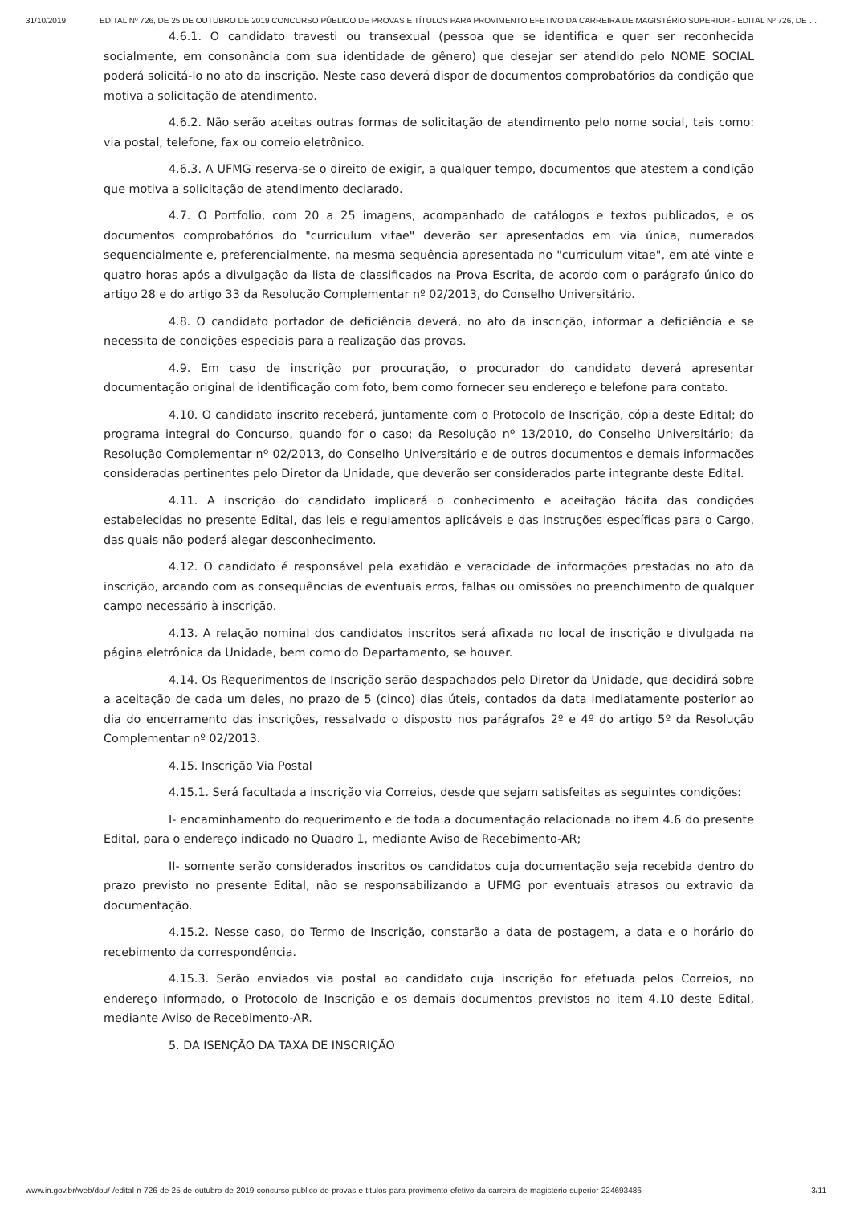31/10/2019 EDITAL Nº 726, DE 25 DE OUTUBRO DE 2019 CONCURSO PÚBLICO DE PROVAS E TÍTULOS PARA PROVIMENTO EFETIVO DA CARREIRA DE MAGISTÉRIO SUPERIOR - EDITAL Nº 726, DE …
4.6.1. O candidato travesti ou transexual (pessoa que se identifica e quer ser reconhecida socialmente, em consonância com sua identidade de gênero) que desejar ser atendido pelo NOME SOCIAL poderá solicitá-lo no ato da inscrição. Neste caso deverá dispor de documentos comprobatórios da condição que motiva a solicitação de atendimento.
4.6.2. Não serão aceitas outras formas de solicitação de atendimento pelo nome social, tais como: via postal, telefone, fax ou correio eletrônico.
4.6.3. A UFMG reserva-se o direito de exigir, a qualquer tempo, documentos que atestem a condição que motiva a solicitação de atendimento declarado.
4.7. O Portfolio, com 20 a 25 imagens, acompanhado de catálogos e textos publicados, e os documentos comprobatórios do "curriculum vitae" deverão ser apresentados em via única, numerados sequencialmente e, preferencialmente, na mesma sequência apresentada no "curriculum vitae", em até vinte e quatro horas após a divulgação da lista de classificados na Prova Escrita, de acordo com o parágrafo único do artigo 28 e do artigo 33 da Resolução Complementar nº 02/2013, do Conselho Universitário.
4.8. O candidato portador de deficiência deverá, no ato da inscrição, informar a deficiência e se necessita de condições especiais para a realização das provas.
4.9. Em caso de inscrição por procuração, o procurador do candidato deverá apresentar documentação original de identificação com foto, bem como fornecer seu endereço e telefone para contato.
4.10. O candidato inscrito receberá, juntamente com o Protocolo de Inscrição, cópia deste Edital; do programa integral do Concurso, quando for o caso; da Resolução nº 13/2010, do Conselho Universitário; da Resolução Complementar nº 02/2013, do Conselho Universitário e de outros documentos e demais informações consideradas pertinentes pelo Diretor da Unidade, que deverão ser considerados parte integrante deste Edital.
4.11. A inscrição do candidato implicará o conhecimento e aceitação tácita das condições estabelecidas no presente Edital, das leis e regulamentos aplicáveis e das instruções específicas para o Cargo, das quais não poderá alegar desconhecimento.
4.12. O candidato é responsável pela exatidão e veracidade de informações prestadas no ato da inscrição, arcando com as consequências de eventuais erros, falhas ou omissões no preenchimento de qualquer campo necessário à inscrição.
4.13. A relação nominal dos candidatos inscritos será afixada no local de inscrição e divulgada na página eletrônica da Unidade, bem como do Departamento, se houver.
4.14. Os Requerimentos de Inscrição serão despachados pelo Diretor da Unidade, que decidirá sobre a aceitação de cada um deles, no prazo de 5 (cinco) dias úteis, contados da data imediatamente posterior ao dia do encerramento das inscrições, ressalvado o disposto nos parágrafos 2º e 4º do artigo 5º da Resolução Complementar nº 02/2013.
4.15. Inscrição Via Postal
4.15.1. Será facultada a inscrição via Correios, desde que sejam satisfeitas as seguintes condições:
I- encaminhamento do requerimento e de toda a documentação relacionada no item 4.6 do presente Edital, para o endereço indicado no Quadro 1, mediante Aviso de Recebimento-AR;
II- somente serão considerados inscritos os candidatos cuja documentação seja recebida dentro do prazo previsto no presente Edital, não se responsabilizando a UFMG por eventuais atrasos ou extravio da documentação.
4.15.2. Nesse caso, do Termo de Inscrição, constarão a data de postagem, a data e o horário do recebimento da correspondência.
4.15.3. Serão enviados via postal ao candidato cuja inscrição for efetuada pelos Correios, no endereço informado, o Protocolo de Inscrição e os demais documentos previstos no item 4.10 deste Edital, mediante Aviso de Recebimento-AR.
5. DA ISENÇÃO DA TAXA DE INSCRIÇÃO
www.in.gov.br/web/dou/-/edital-n-726-de-25-de-outubro-de-2019-concurso-publico-de-provas-e-titulos-para-provimento-efetivo-da-carreira-de-magisterio-superior-224693486 3/11